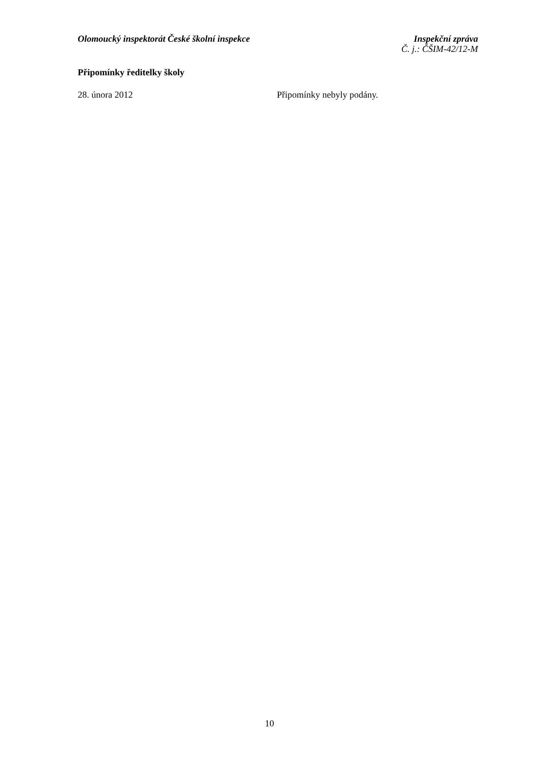Olomoucký inspektorát České školní inspekce
Inspekční zpráva
Č. j.: ČŠIM-42/12-M
Připomínky ředitelky školy
28. února 2012 Připomínky nebyly podány.
10